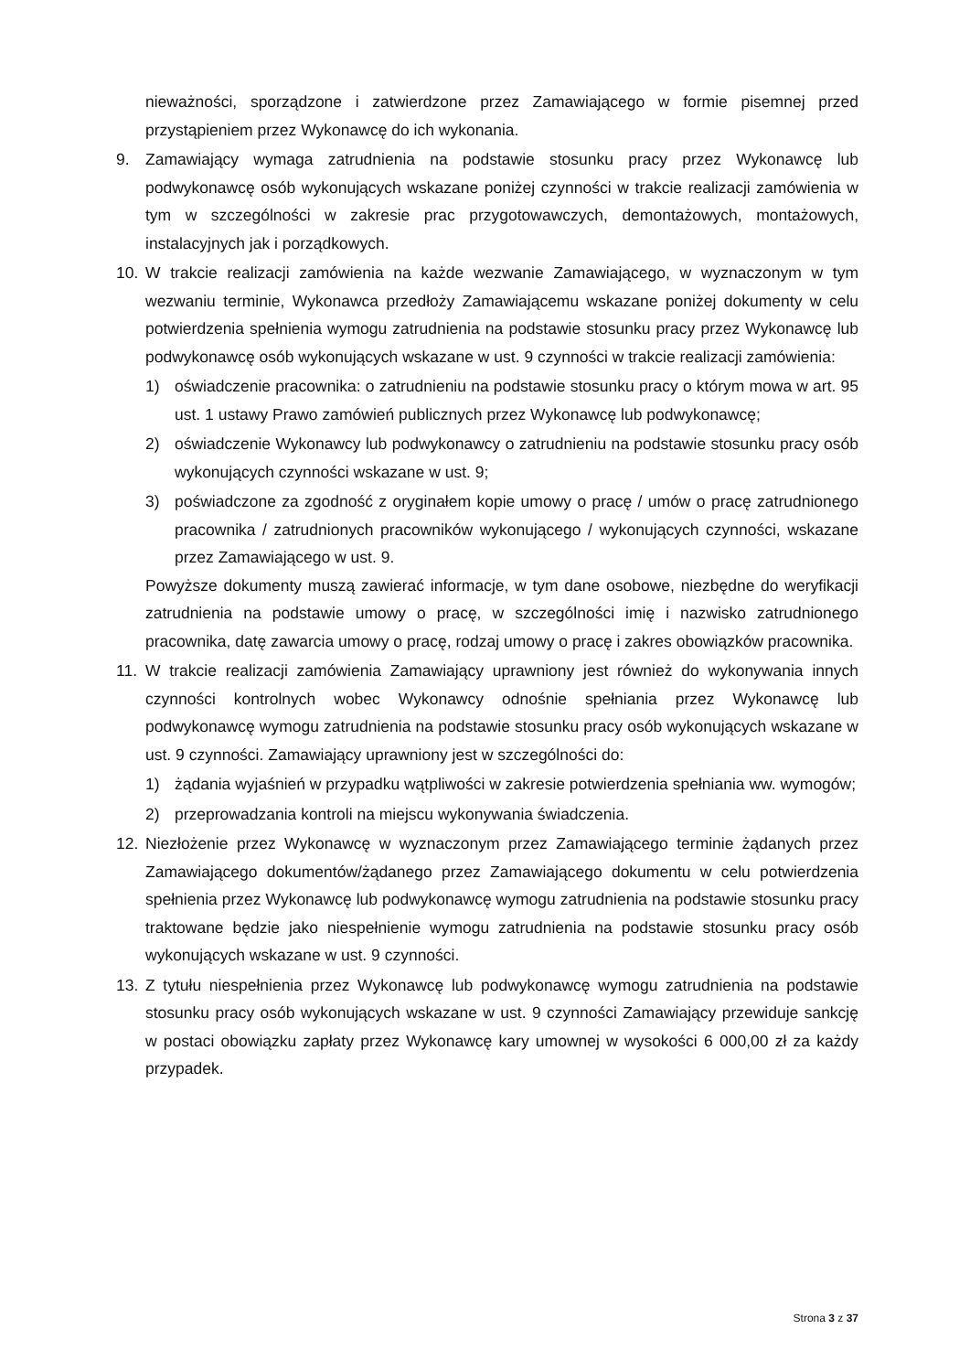nieważności, sporządzone i zatwierdzone przez Zamawiającego w formie pisemnej przed przystąpieniem przez Wykonawcę do ich wykonania.
9. Zamawiający wymaga zatrudnienia na podstawie stosunku pracy przez Wykonawcę lub podwykonawcę osób wykonujących wskazane poniżej czynności w trakcie realizacji zamówienia w tym w szczególności w zakresie prac przygotowawczych, demontażowych, montażowych, instalacyjnych jak i porządkowych.
10. W trakcie realizacji zamówienia na każde wezwanie Zamawiającego, w wyznaczonym w tym wezwaniu terminie, Wykonawca przedłoży Zamawiającemu wskazane poniżej dokumenty w celu potwierdzenia spełnienia wymogu zatrudnienia na podstawie stosunku pracy przez Wykonawcę lub podwykonawcę osób wykonujących wskazane w ust. 9 czynności w trakcie realizacji zamówienia:
1) oświadczenie pracownika: o zatrudnieniu na podstawie stosunku pracy o którym mowa w art. 95 ust. 1 ustawy Prawo zamówień publicznych przez Wykonawcę lub podwykonawcę;
2) oświadczenie Wykonawcy lub podwykonawcy o zatrudnieniu na podstawie stosunku pracy osób wykonujących czynności wskazane w ust. 9;
3) poświadczone za zgodność z oryginałem kopie umowy o pracę / umów o pracę zatrudnionego pracownika / zatrudnionych pracowników wykonującego / wykonujących czynności, wskazane przez Zamawiającego w ust. 9.
Powyższe dokumenty muszą zawierać informacje, w tym dane osobowe, niezbędne do weryfikacji zatrudnienia na podstawie umowy o pracę, w szczególności imię i nazwisko zatrudnionego pracownika, datę zawarcia umowy o pracę, rodzaj umowy o pracę i zakres obowiązków pracownika.
11. W trakcie realizacji zamówienia Zamawiający uprawniony jest również do wykonywania innych czynności kontrolnych wobec Wykonawcy odnośnie spełniania przez Wykonawcę lub podwykonawcę wymogu zatrudnienia na podstawie stosunku pracy osób wykonujących wskazane w ust. 9 czynności. Zamawiający uprawniony jest w szczególności do:
1) żądania wyjaśnień w przypadku wątpliwości w zakresie potwierdzenia spełniania ww. wymogów;
2) przeprowadzania kontroli na miejscu wykonywania świadczenia.
12. Niezłożenie przez Wykonawcę w wyznaczonym przez Zamawiającego terminie żądanych przez Zamawiającego dokumentów/żądanego przez Zamawiającego dokumentu w celu potwierdzenia spełnienia przez Wykonawcę lub podwykonawcę wymogu zatrudnienia na podstawie stosunku pracy traktowane będzie jako niespełnienie wymogu zatrudnienia na podstawie stosunku pracy osób wykonujących wskazane w ust. 9 czynności.
13. Z tytułu niespełnienia przez Wykonawcę lub podwykonawcę wymogu zatrudnienia na podstawie stosunku pracy osób wykonujących wskazane w ust. 9 czynności Zamawiający przewiduje sankcję w postaci obowiązku zapłaty przez Wykonawcę kary umownej w wysokości 6 000,00 zł za każdy przypadek.
Strona 3 z 37